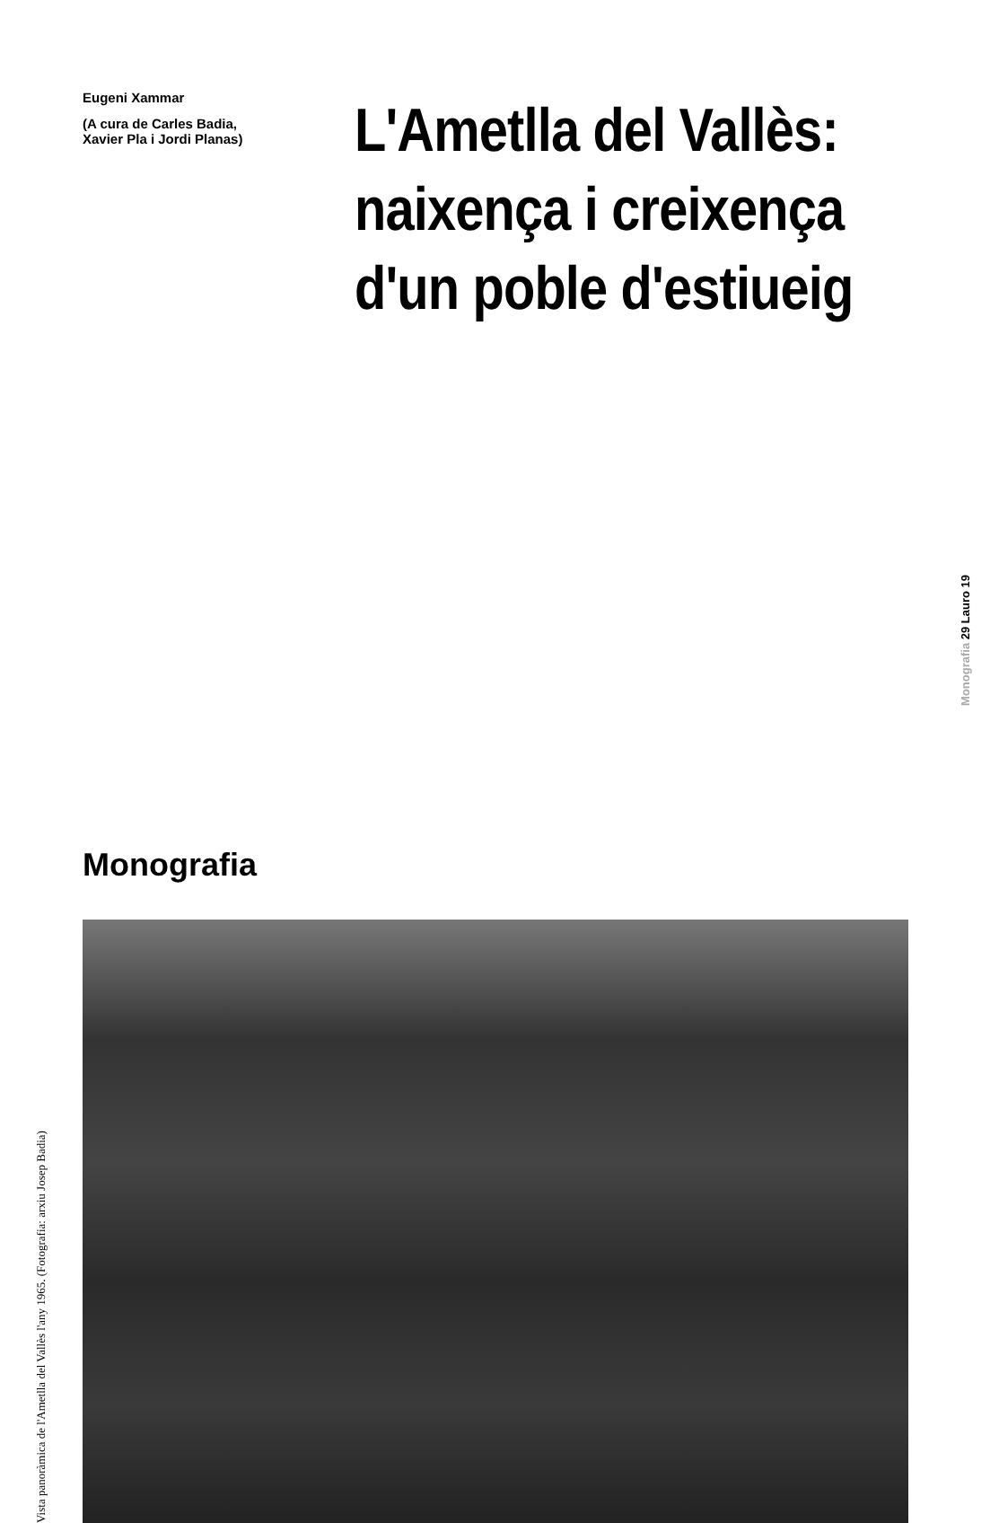Eugeni Xammar
(A cura de Carles Badia,
Xavier Pla i Jordi Planas)
L'Ametlla del Vallès: naixença i creixença d'un poble d'estiueig
Monografia
Vista panoràmica de l'Ametlla del Vallès l'any 1965. (Fotografia: arxiu Josep Badia)
Monografia 29 Lauro 19